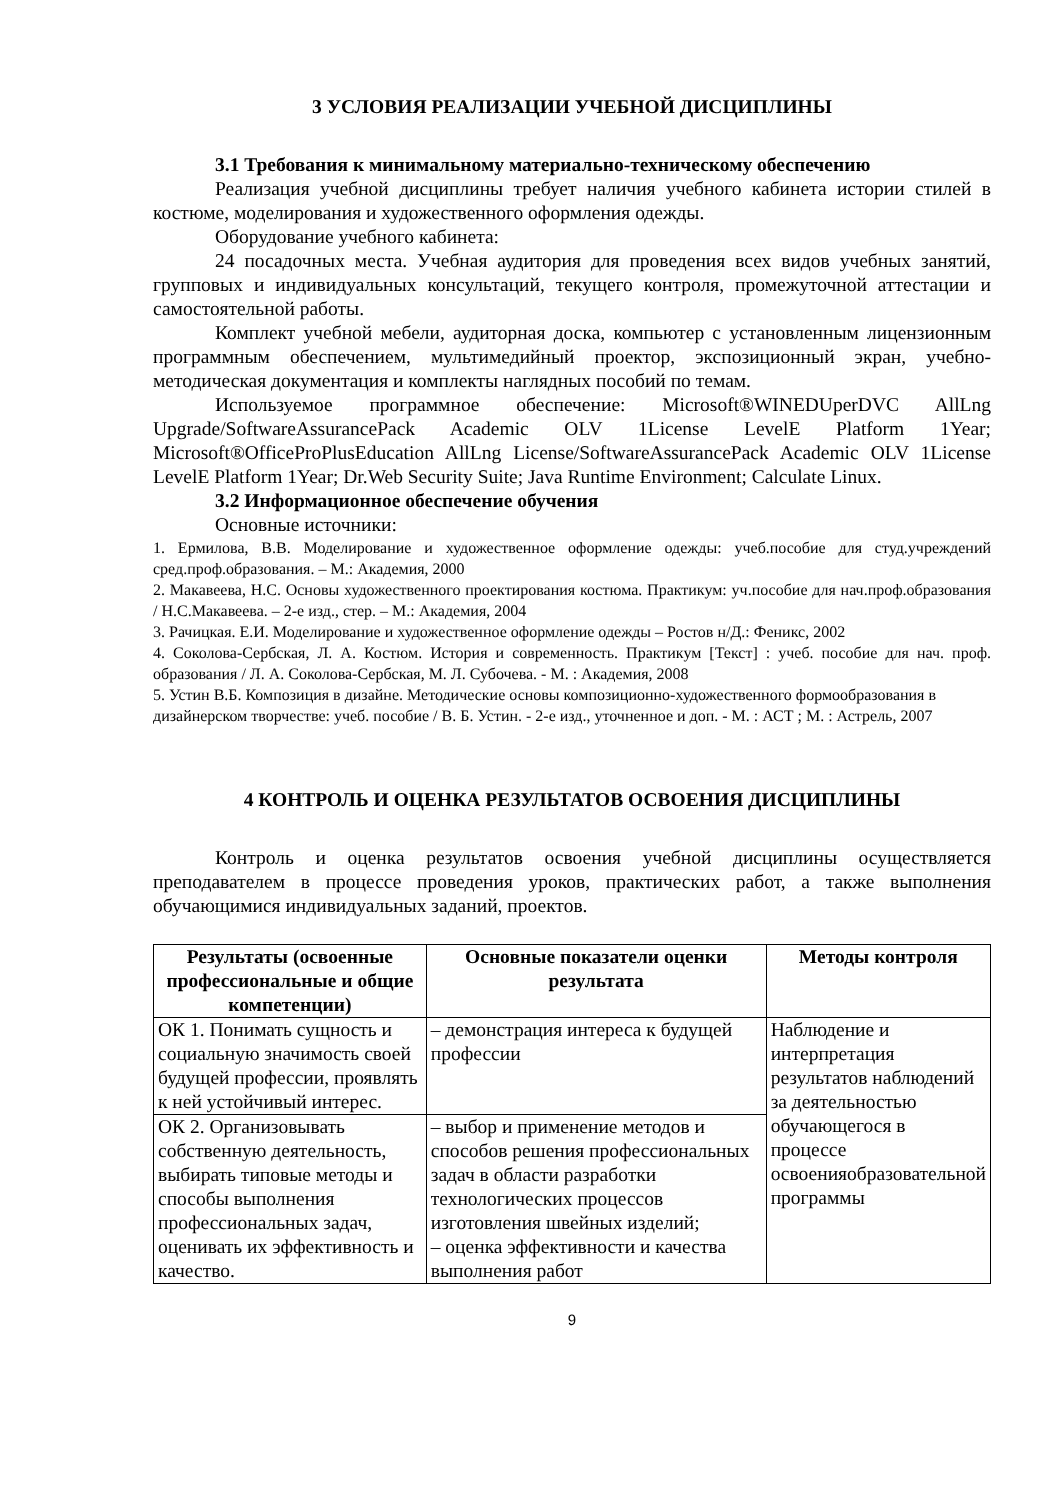3 УСЛОВИЯ РЕАЛИЗАЦИИ УЧЕБНОЙ ДИСЦИПЛИНЫ
3.1 Требования к минимальному материально-техническому обеспечению
Реализация учебной дисциплины требует наличия учебного кабинета истории стилей в костюме, моделирования и художественного оформления одежды.
Оборудование учебного кабинета:
24 посадочных места. Учебная аудитория для проведения всех видов учебных занятий, групповых и индивидуальных консультаций, текущего контроля, промежуточной аттестации и самостоятельной работы.
Комплект учебной мебели, аудиторная доска, компьютер с установленным лицензионным программным обеспечением, мультимедийный проектор, экспозиционный экран, учебно-методическая документация и комплекты наглядных пособий по темам.
Используемое программное обеспечение: Microsoft®WINEDUperDVC AllLng Upgrade/SoftwareAssurancePack Academic OLV 1License LevelE Platform 1Year; Microsoft®OfficeProPlusEducation AllLng License/SoftwareAssurancePack Academic OLV 1License LevelE Platform 1Year; Dr.Web Security Suite; Java Runtime Environment; Calculate Linux.
3.2 Информационное обеспечение обучения
Основные источники:
1. Ермилова, В.В. Моделирование и художественное оформление одежды: учеб.пособие для студ.учреждений сред.проф.образования. – М.: Академия, 2000
2. Макавеева, Н.С. Основы художественного проектирования костюма. Практикум: уч.пособие для нач.проф.образования / Н.С.Макавеева. – 2-е изд., стер. – М.: Академия, 2004
3. Рачицкая. Е.И. Моделирование и художественное оформление одежды – Ростов н/Д.: Феникс, 2002
4. Соколова-Сербская, Л. А. Костюм. История и современность. Практикум [Текст] : учеб. пособие для нач. проф. образования / Л. А. Соколова-Сербская, М. Л. Субочева. - М. : Академия, 2008
5. Устин В.Б. Композиция в дизайне. Методические основы композиционно-художественного формообразования в дизайнерском творчестве: учеб. пособие / В. Б. Устин. - 2-е изд., уточненное и доп. - М. : АСТ ; М. : Астрель, 2007
4 КОНТРОЛЬ И ОЦЕНКА РЕЗУЛЬТАТОВ ОСВОЕНИЯ ДИСЦИПЛИНЫ
Контроль и оценка результатов освоения учебной дисциплины осуществляется преподавателем в процессе проведения уроков, практических работ, а также выполнения обучающимися индивидуальных заданий, проектов.
| Результаты (освоенные профессиональные и общие компетенции) | Основные показатели оценки результата | Методы контроля |
| --- | --- | --- |
| ОК 1. Понимать сущность и социальную значимость своей будущей профессии, проявлять к ней устойчивый интерес. | – демонстрация интереса к будущей профессии | Наблюдение и интерпретация результатов наблюдений за деятельностью обучающегося в процессе освоенияобразовательной программы |
| ОК 2. Организовывать собственную деятельность, выбирать типовые методы и способы выполнения профессиональных задач, оценивать их эффективность и качество. | – выбор и применение методов и способов решения профессиональных задач в области разработки технологических процессов изготовления швейных изделий; – оценка эффективности и качества выполнения работ | |
9